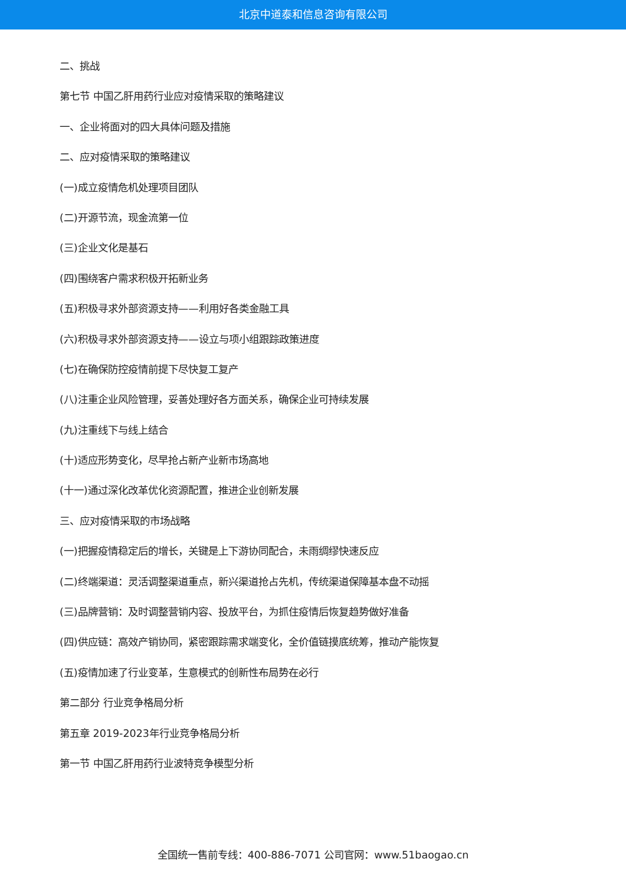北京中道泰和信息咨询有限公司
二、挑战
第七节 中国乙肝用药行业应对疫情采取的策略建议
一、企业将面对的四大具体问题及措施
二、应对疫情采取的策略建议
(一)成立疫情危机处理项目团队
(二)开源节流，现金流第一位
(三)企业文化是基石
(四)围绕客户需求积极开拓新业务
(五)积极寻求外部资源支持——利用好各类金融工具
(六)积极寻求外部资源支持——设立与项小组跟踪政策进度
(七)在确保防控疫情前提下尽快复工复产
(八)注重企业风险管理，妥善处理好各方面关系，确保企业可持续发展
(九)注重线下与线上结合
(十)适应形势变化，尽早抢占新产业新市场高地
(十一)通过深化改革优化资源配置，推进企业创新发展
三、应对疫情采取的市场战略
(一)把握疫情稳定后的增长，关键是上下游协同配合，未雨绸缪快速反应
(二)终端渠道：灵活调整渠道重点，新兴渠道抢占先机，传统渠道保障基本盘不动摇
(三)品牌营销：及时调整营销内容、投放平台，为抓住疫情后恢复趋势做好准备
(四)供应链：高效产销协同，紧密跟踪需求端变化，全价值链摸底统筹，推动产能恢复
(五)疫情加速了行业变革，生意模式的创新性布局势在必行
第二部分 行业竞争格局分析
第五章 2019-2023年行业竞争格局分析
第一节 中国乙肝用药行业波特竞争模型分析
全国统一售前专线：400-886-7071 公司官网：www.51baogao.cn